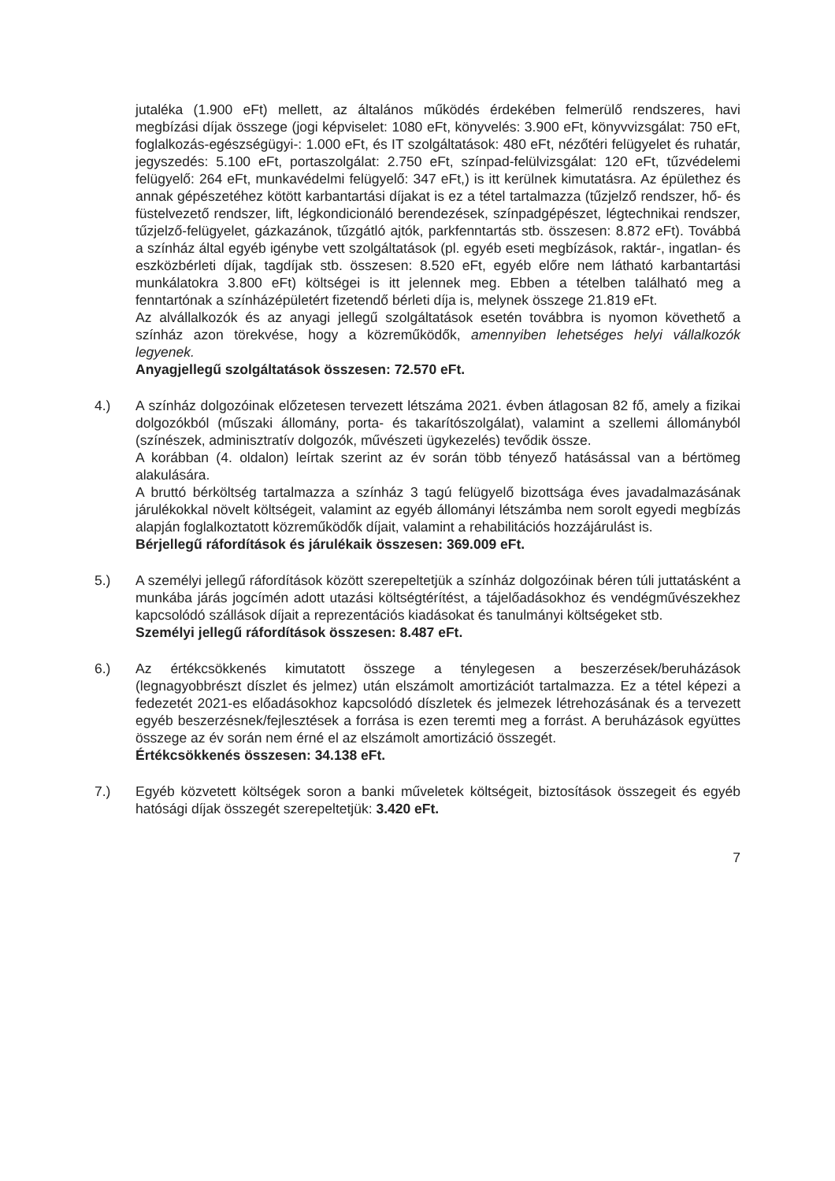jutaléka (1.900 eFt) mellett, az általános működés érdekében felmerülő rendszeres, havi megbízási díjak összege (jogi képviselet: 1080 eFt, könyvelés: 3.900 eFt, könyvvizsgálat: 750 eFt, foglalkozás-egészségügyi-: 1.000 eFt, és IT szolgáltatások: 480 eFt, nézőtéri felügyelet és ruhatár, jegyszedés: 5.100 eFt, portaszolgálat: 2.750 eFt, színpad-felülvizsgálat: 120 eFt, tűzvédelemi felügyelő: 264 eFt, munkavédelmi felügyelő: 347 eFt,) is itt kerülnek kimutatásra. Az épülethez és annak gépészetéhez kötött karbantartási díjakat is ez a tétel tartalmazza (tűzjelző rendszer, hő- és füstelvezető rendszer, lift, légkondicionáló berendezések, színpadgépészet, légtechnikai rendszer, tűzjelző-felügyelet, gázkazánok, tűzgátló ajtók, parkfenntartás stb. összesen: 8.872 eFt). Továbbá a színház által egyéb igénybe vett szolgáltatások (pl. egyéb eseti megbízások, raktár-, ingatlan- és eszközbérleti díjak, tagdíjak stb. összesen: 8.520 eFt, egyéb előre nem látható karbantartási munkálatokra 3.800 eFt) költségei is itt jelennek meg. Ebben a tételben található meg a fenntartónak a színházépületért fizetendő bérleti díja is, melynek összege 21.819 eFt.
Az alvállalkozók és az anyagi jellegű szolgáltatások esetén továbbra is nyomon követhető a színház azon törekvése, hogy a közreműködők, amennyiben lehetséges helyi vállalkozók legyenek.
Anyagjellegű szolgáltatások összesen: 72.570 eFt.
4.) A színház dolgozóinak előzetesen tervezett létszáma 2021. évben átlagosan 82 fő, amely a fizikai dolgozókból (műszaki állomány, porta- és takarítószolgálat), valamint a szellemi állományból (színészek, adminisztratív dolgozók, művészeti ügykezelés) tevődik össze.
A korábban (4. oldalon) leírtak szerint az év során több tényező hatásással van a bértömeg alakulására.
A bruttó bérköltség tartalmazza a színház 3 tagú felügyelő bizottsága éves javadalmazásának járulékokkal növelt költségeit, valamint az egyéb állományi létszámba nem sorolt egyedi megbízás alapján foglalkoztatott közreműködők díjait, valamint a rehabilitációs hozzájárulást is.
Bérjellegű ráfordítások és járulékaik összesen: 369.009 eFt.
5.) A személyi jellegű ráfordítások között szerepeltetjük a színház dolgozóinak béren túli juttatásként a munkába járás jogcímén adott utazási költségtérítést, a tájelőadásokhoz és vendégművészekhez kapcsolódó szállások díjait a reprezentációs kiadásokat és tanulmányi költségeket stb.
Személyi jellegű ráfordítások összesen: 8.487 eFt.
6.) Az értékcsökkenés kimutatott összege a ténylegesen a beszerzések/beruházások (legnagyobbrészt díszlet és jelmez) után elszámolt amortizációt tartalmazza. Ez a tétel képezi a fedezetét 2021-es előadásokhoz kapcsolódó díszletek és jelmezek létrehozásának és a tervezett egyéb beszerzésnek/fejlesztések a forrása is ezen teremti meg a forrást. A beruházások együttes összege az év során nem érné el az elszámolt amortizáció összegét.
Értékcsökkenés összesen: 34.138 eFt.
7.) Egyéb közvetett költségek soron a banki műveletek költségeit, biztosítások összegeit és egyéb hatósági díjak összegét szerepeltetjük: 3.420 eFt.
7